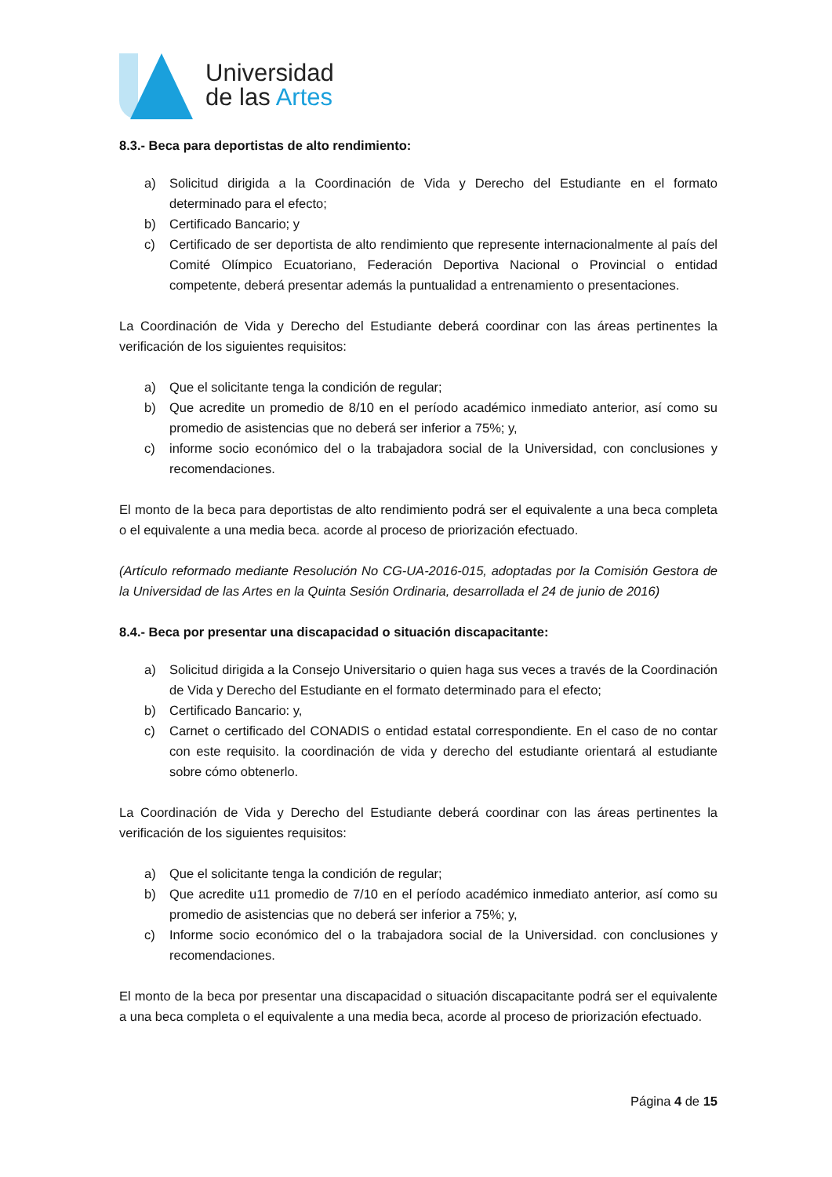Universidad
de las Artes
8.3.- Beca para deportistas de alto rendimiento:
a) Solicitud dirigida a la Coordinación de Vida y Derecho del Estudiante en el formato determinado para el efecto;
b) Certificado Bancario; y
c) Certificado de ser deportista de alto rendimiento que represente internacionalmente al país del Comité Olímpico Ecuatoriano, Federación Deportiva Nacional o Provincial o entidad competente, deberá presentar además la puntualidad a entrenamiento o presentaciones.
La Coordinación de Vida y Derecho del Estudiante deberá coordinar con las áreas pertinentes la verificación de los siguientes requisitos:
a) Que el solicitante tenga la condición de regular;
b) Que acredite un promedio de 8/10 en el período académico inmediato anterior, así como su promedio de asistencias que no deberá ser inferior a 75%; y,
c) informe socio económico del o la trabajadora social de la Universidad, con conclusiones y recomendaciones.
El monto de la beca para deportistas de alto rendimiento podrá ser el equivalente a una beca completa o el equivalente a una media beca. acorde al proceso de priorización efectuado.
(Artículo reformado mediante Resolución No CG-UA-2016-015, adoptadas por la Comisión Gestora de la Universidad de las Artes en la Quinta Sesión Ordinaria, desarrollada el 24 de junio de 2016)
8.4.- Beca por presentar una discapacidad o situación discapacitante:
a) Solicitud dirigida a la Consejo Universitario o quien haga sus veces a través de la Coordinación de Vida y Derecho del Estudiante en el formato determinado para el efecto;
b) Certificado Bancario: y,
c) Carnet o certificado del CONADIS o entidad estatal correspondiente. En el caso de no contar con este requisito. la coordinación de vida y derecho del estudiante orientará al estudiante sobre cómo obtenerlo.
La Coordinación de Vida y Derecho del Estudiante deberá coordinar con las áreas pertinentes la verificación de los siguientes requisitos:
a) Que el solicitante tenga la condición de regular;
b) Que acredite u11 promedio de 7/10 en el período académico inmediato anterior, así como su promedio de asistencias que no deberá ser inferior a 75%; y,
c) Informe socio económico del o la trabajadora social de la Universidad. con conclusiones y recomendaciones.
El monto de la beca por presentar una discapacidad o situación discapacitante podrá ser el equivalente a una beca completa o el equivalente a una media beca, acorde al proceso de priorización efectuado.
Página 4 de 15